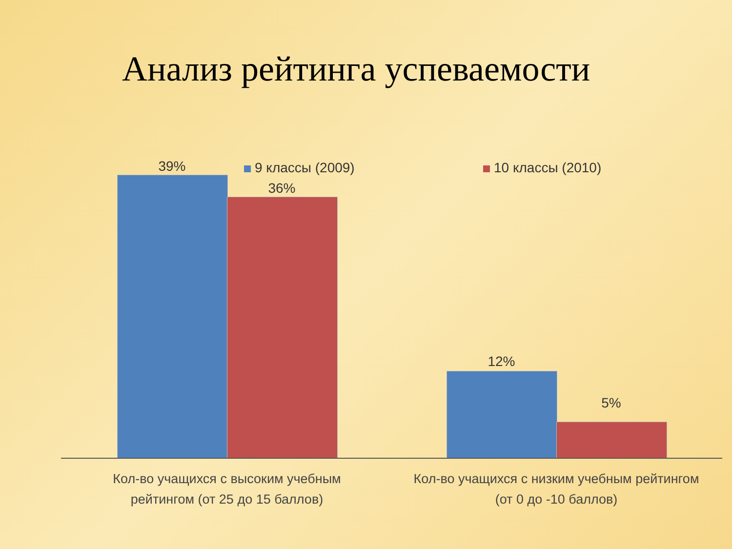Анализ рейтинга успеваемости
9 классы (2009) 10 классы (2010)
39%
36%
12%
5%
Кол-во учащихся с высоким учебным рейтингом (от 25 до 15 баллов)
Кол-во учащихся с низким учебным рейтингом (от 0 до -10 баллов)